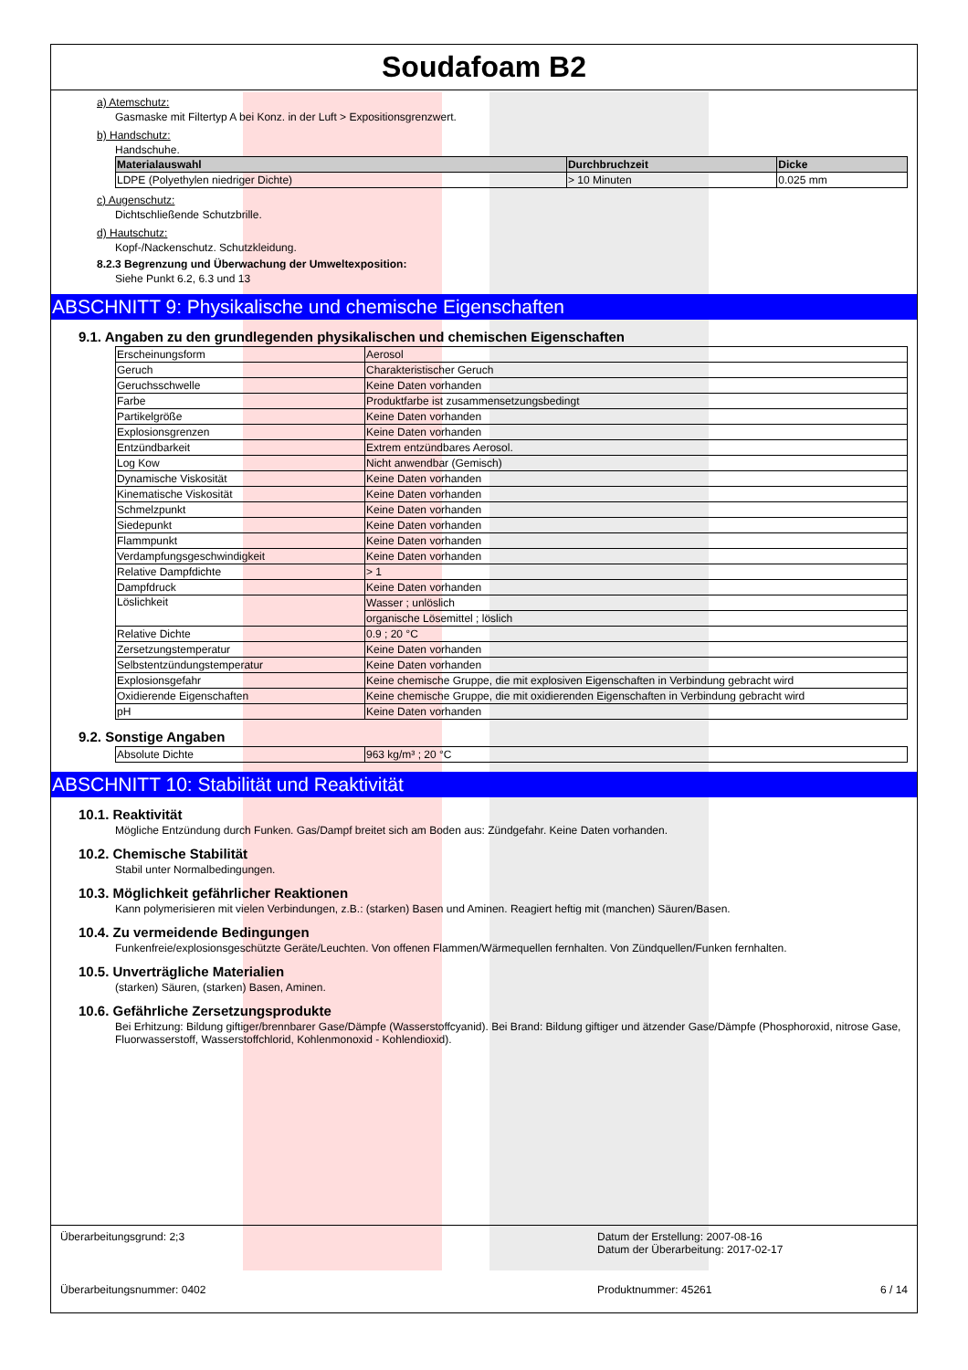Soudafoam B2
a) Atemschutz:
Gasmaske mit Filtertyp A bei Konz. in der Luft > Expositionsgrenzwert.
b) Handschutz:
Handschuhe.
| Materialauswahl | Durchbruchzeit | Dicke |
| --- | --- | --- |
| LDPE (Polyethylen niedriger Dichte) | > 10 Minuten | 0.025 mm |
c) Augenschutz:
Dichtschließende Schutzbrille.
d) Hautschutz:
Kopf-/Nackenschutz. Schutzkleidung.
8.2.3 Begrenzung und Überwachung der Umweltexposition:
Siehe Punkt 6.2, 6.3 und 13
ABSCHNITT 9: Physikalische und chemische Eigenschaften
9.1. Angaben zu den grundlegenden physikalischen und chemischen Eigenschaften
| Erscheinungsform | Aerosol |
| Geruch | Charakteristischer Geruch |
| Geruchsschwelle | Keine Daten vorhanden |
| Farbe | Produktfarbe ist zusammensetzungsbedingt |
| Partikelgröße | Keine Daten vorhanden |
| Explosionsgrenzen | Keine Daten vorhanden |
| Entzündbarkeit | Extrem entzündbares Aerosol. |
| Log Kow | Nicht anwendbar (Gemisch) |
| Dynamische Viskosität | Keine Daten vorhanden |
| Kinematische Viskosität | Keine Daten vorhanden |
| Schmelzpunkt | Keine Daten vorhanden |
| Siedepunkt | Keine Daten vorhanden |
| Flammpunkt | Keine Daten vorhanden |
| Verdampfungsgeschwindigkeit | Keine Daten vorhanden |
| Relative Dampfdichte | > 1 |
| Dampfdruck | Keine Daten vorhanden |
| Löslichkeit | Wasser ; unlöslich |
| | organische Lösemittel ; löslich |
| Relative Dichte | 0.9 ; 20 °C |
| Zersetzungstemperatur | Keine Daten vorhanden |
| Selbstentzündungstemperatur | Keine Daten vorhanden |
| Explosionsgefahr | Keine chemische Gruppe, die mit explosiven Eigenschaften in Verbindung gebracht wird |
| Oxidierende Eigenschaften | Keine chemische Gruppe, die mit oxidierenden Eigenschaften in Verbindung gebracht wird |
| pH | Keine Daten vorhanden |
9.2. Sonstige Angaben
| Absolute Dichte | 963 kg/m³ ; 20 °C |
ABSCHNITT 10: Stabilität und Reaktivität
10.1. Reaktivität
Mögliche Entzündung durch Funken. Gas/Dampf breitet sich am Boden aus: Zündgefahr. Keine Daten vorhanden.
10.2. Chemische Stabilität
Stabil unter Normalbedingungen.
10.3. Möglichkeit gefährlicher Reaktionen
Kann polymerisieren mit vielen Verbindungen, z.B.: (starken) Basen und Aminen. Reagiert heftig mit (manchen) Säuren/Basen.
10.4. Zu vermeidende Bedingungen
Funkenfreie/explosionsgeschützte Geräte/Leuchten. Von offenen Flammen/Wärmequellen fernhalten. Von Zündquellen/Funken fernhalten.
10.5. Unverträgliche Materialien
(starken) Säuren, (starken) Basen, Aminen.
10.6. Gefährliche Zersetzungsprodukte
Bei Erhitzung: Bildung giftiger/brennbarer Gase/Dämpfe (Wasserstoffcyanid). Bei Brand: Bildung giftiger und ätzender Gase/Dämpfe (Phosphoroxid, nitrose Gase, Fluorwasserstoff, Wasserstoffchlorid, Kohlenmonoxid - Kohlendioxid).
Überarbeitungsgrund: 2;3 Datum der Erstellung: 2007-08-16
Datum der Überarbeitung: 2017-02-17
Überarbeitungsnummer: 0402 Produktnummer: 45261 6 / 14